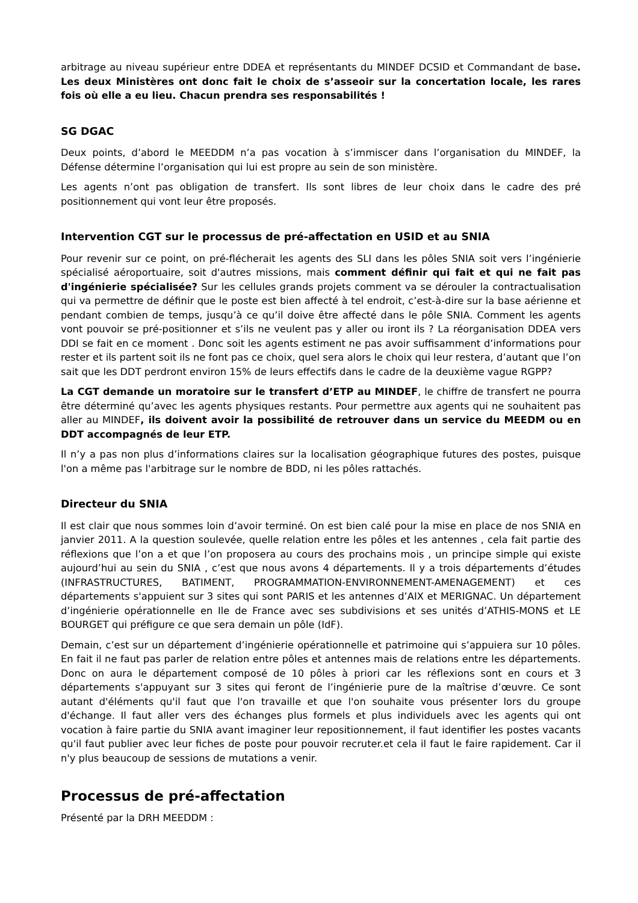arbitrage au niveau supérieur entre DDEA et représentants du MINDEF DCSID et Commandant de base. Les deux Ministères ont donc fait le choix de s’asseoir sur la concertation locale, les rares fois où elle a eu lieu. Chacun prendra ses responsabilités !
SG DGAC
Deux points, d’abord le MEEDDM n’a pas vocation à s’immiscer dans l’organisation du MINDEF, la Défense détermine l’organisation qui lui est propre au sein de son ministère.
Les agents n’ont pas obligation de transfert. Ils sont libres de leur choix dans le cadre des pré positionnement qui vont leur être proposés.
Intervention CGT sur le processus de pré-affectation en USID et au SNIA
Pour revenir sur ce point, on pré-flécherait les agents des SLI dans les pôles SNIA soit vers l’ingénierie spécialisé aéroportuaire, soit d'autres missions, mais comment définir qui fait et qui ne fait pas d'ingénierie spécialisée? Sur les cellules grands projets comment va se dérouler la contractualisation qui va permettre de définir que le poste est bien affecté à tel endroit, c’est-à-dire sur la base aérienne et pendant combien de temps, jusqu’à ce qu’il doive être affecté dans le pôle SNIA. Comment les agents vont pouvoir se pré-positionner et s’ils ne veulent pas y aller ou iront ils ? La réorganisation DDEA vers DDI se fait en ce moment . Donc soit les agents estiment ne pas avoir suffisamment d’informations pour rester et ils partent soit ils ne font pas ce choix, quel sera alors le choix qui leur restera, d’autant que l’on sait que les DDT perdront environ 15% de leurs effectifs dans le cadre de la deuxième vague RGPP?
La CGT demande un moratoire sur le transfert d’ETP au MINDEF, le chiffre de transfert ne pourra être déterminé qu’avec les agents physiques restants. Pour permettre aux agents qui ne souhaitent pas aller au MINDEF, ils doivent avoir la possibilité de retrouver dans un service du MEEDM ou en DDT accompagnés de leur ETP.
Il n’y a pas non plus d’informations claires sur la localisation géographique futures des postes, puisque l'on a même pas l'arbitrage sur le nombre de BDD, ni les pôles rattachés.
Directeur du SNIA
Il est clair que nous sommes loin d’avoir terminé. On est bien calé pour la mise en place de nos SNIA en janvier 2011. A la question soulevée, quelle relation entre les pôles et les antennes , cela fait partie des réflexions que l’on a et que l’on proposera au cours des prochains mois , un principe simple qui existe aujourd’hui au sein du SNIA , c’est que nous avons 4 départements. Il y a trois départements d’études (INFRASTRUCTURES, BATIMENT, PROGRAMMATION-ENVIRONNEMENT-AMENAGEMENT) et ces départements s'appuient sur 3 sites qui sont PARIS et les antennes d’AIX et MERIGNAC. Un département d’ingénierie opérationnelle en Ile de France avec ses subdivisions et ses unités d’ATHIS-MONS et LE BOURGET qui préfigure ce que sera demain un pôle (IdF).
Demain, c’est sur un département d’ingénierie opérationnelle et patrimoine qui s’appuiera sur 10 pôles. En fait il ne faut pas parler de relation entre pôles et antennes mais de relations entre les départements. Donc on aura le département composé de 10 pôles à priori car les réflexions sont en cours et 3 départements s'appuyant sur 3 sites qui feront de l’ingénierie pure de la maîtrise d’œuvre. Ce sont autant d'éléments qu'il faut que l'on travaille et que l'on souhaite vous présenter lors du groupe d'échange. Il faut aller vers des échanges plus formels et plus individuels avec les agents qui ont vocation à faire partie du SNIA avant imaginer leur repositionnement, il faut identifier les postes vacants qu'il faut publier avec leur fiches de poste pour pouvoir recruter.et cela il faut le faire rapidement. Car il n'y plus beaucoup de sessions de mutations a venir.
Processus de pré-affectation
Présenté par la DRH MEEDDM :